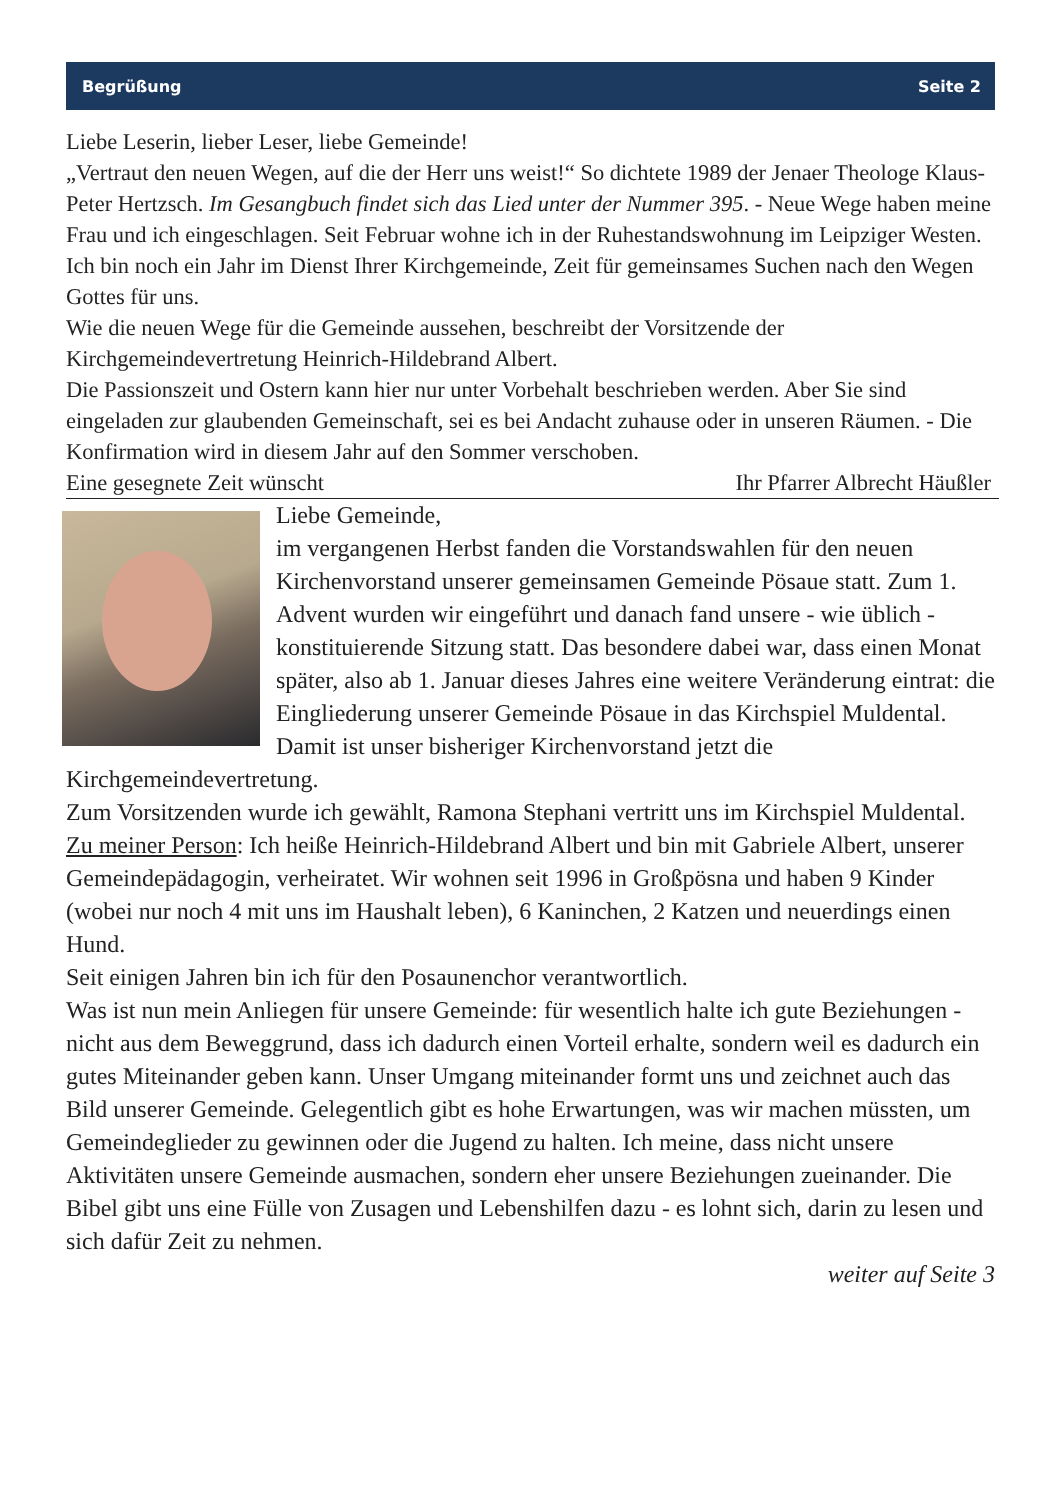Begrüßung Seite 2
Liebe Leserin, lieber Leser, liebe Gemeinde!
„Vertraut den neuen Wegen, auf die der Herr uns weist!“ So dichtete 1989 der Jenaer Theologe Klaus-Peter Hertzsch. Im Gesangbuch findet sich das Lied unter der Nummer 395. - Neue Wege haben meine Frau und ich eingeschlagen. Seit Februar wohne ich in der Ruhestandswohnung im Leipziger Westen. Ich bin noch ein Jahr im Dienst Ihrer Kirchgemeinde, Zeit für gemeinsames Suchen nach den Wegen Gottes für uns.
Wie die neuen Wege für die Gemeinde aussehen, beschreibt der Vorsitzende der Kirchgemeindevertretung Heinrich-Hildebrand Albert.
Die Passionszeit und Ostern kann hier nur unter Vorbehalt beschrieben werden. Aber Sie sind eingeladen zur glaubenden Gemeinschaft, sei es bei Andacht zuhause oder in unseren Räumen. - Die Konfirmation wird in diesem Jahr auf den Sommer verschoben.
Eine gesegnete Zeit wünscht Ihr Pfarrer Albrecht Häußler
Liebe Gemeinde,
im vergangenen Herbst fanden die Vorstandswahlen für den neuen Kirchenvorstand unserer gemeinsamen Gemeinde Pösaue statt. Zum 1. Advent wurden wir eingeführt und danach fand unsere - wie üblich - konstituierende Sitzung statt. Das besondere dabei war, dass einen Monat später, also ab 1. Januar dieses Jahres eine weitere Veränderung eintrat: die Eingliederung unserer Gemeinde Pösaue in das Kirchspiel Muldental. Damit ist unser bisheriger Kirchenvorstand jetzt die Kirchgemeindevertretung.
Zum Vorsitzenden wurde ich gewählt, Ramona Stephani vertritt uns im Kirchspiel Muldental.
Zu meiner Person: Ich heiße Heinrich-Hildebrand Albert und bin mit Gabriele Albert, unserer Gemeindepädagogin, verheiratet. Wir wohnen seit 1996 in Großpösna und haben 9 Kinder (wobei nur noch 4 mit uns im Haushalt leben), 6 Kaninchen, 2 Katzen und neuerdings einen Hund.
Seit einigen Jahren bin ich für den Posaunenchor verantwortlich.
Was ist nun mein Anliegen für unsere Gemeinde: für wesentlich halte ich gute Beziehungen - nicht aus dem Beweggrund, dass ich dadurch einen Vorteil erhalte, sondern weil es dadurch ein gutes Miteinander geben kann. Unser Umgang miteinander formt uns und zeichnet auch das Bild unserer Gemeinde. Gelegentlich gibt es hohe Erwartungen, was wir machen müssten, um Gemeindeglieder zu gewinnen oder die Jugend zu halten. Ich meine, dass nicht unsere Aktivitäten unsere Gemeinde ausmachen, sondern eher unsere Beziehungen zueinander. Die Bibel gibt uns eine Fülle von Zusagen und Lebenshilfen dazu - es lohnt sich, darin zu lesen und sich dafür Zeit zu nehmen.
weiter auf Seite 3